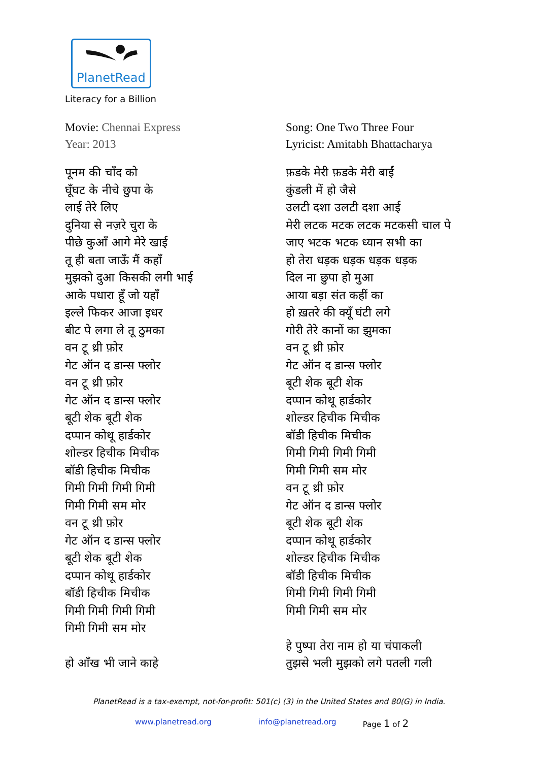PlanetRead
Literacy for a Billion
Movie: Chennai Express
Year: 2013
पूनम की चाँद को
घूँघट के नीचे छुपा के
लाई तेरे लिए
दुनिया से नज़रे चुरा के
पीछे कुआँ आगे मेरे खाई
तू ही बता जाऊँ मैं कहाँ
मुझको दुआ किसकी लगी भाई
आके पधारा हूँ जो यहाँ
इल्ले फिकर आजा इधर
बीट पे लगा ले तू ठुमका
वन टू थ्री फ़ोर
गेट ऑन द डान्स फ्लोर
वन टू थ्री फ़ोर
गेट ऑन द डान्स फ्लोर
बूटी शेक बूटी शेक
दप्पान कोथू हार्डकोर
शोल्डर हिचीक मिचीक
बॉडी हिचीक मिचीक
गिमी गिमी गिमी गिमी
गिमी गिमी सम मोर
वन टू थ्री फ़ोर
गेट ऑन द डान्स फ्लोर
बूटी शेक बूटी शेक
दप्पान कोथू हार्डकोर
बॉडी हिचीक मिचीक
गिमी गिमी गिमी गिमी
गिमी गिमी सम मोर
हो आँख भी जाने काहे
Song: One Two Three Four
Lyricist: Amitabh Bhattacharya
फ़डके मेरी फ़डके मेरी बाईं
कुंडली में हो जैसे
उलटी दशा उलटी दशा आई
मेरी लटक मटक लटक मटकसी चाल पे
जाए भटक भटक ध्यान सभी का
हो तेरा धड़क धड़क धड़क धड़क
दिल ना छुपा हो मुआ
आया बड़ा संत कहीं का
हो ख़तरे की क्यूँ घंटी लगे
गोरी तेरे कानों का झुमका
वन टू थ्री फ़ोर
गेट ऑन द डान्स फ्लोर
बूटी शेक बूटी शेक
दप्पान कोथू हार्डकोर
शोल्डर हिचीक मिचीक
बॉडी हिचीक मिचीक
गिमी गिमी गिमी गिमी
गिमी गिमी सम मोर
वन टू थ्री फ़ोर
गेट ऑन द डान्स फ्लोर
बूटी शेक बूटी शेक
दप्पान कोथू हार्डकोर
शोल्डर हिचीक मिचीक
बॉडी हिचीक मिचीक
गिमी गिमी गिमी गिमी
गिमी गिमी सम मोर
हे पुष्पा तेरा नाम हो या चंपाकली
तुझसे भली मुझको लगे पतली गली
PlanetRead is a tax-exempt, not-for-profit: 501(c) (3) in the United States and 80(G) in India.
www.planetread.org info@planetread.org Page 1 of 2